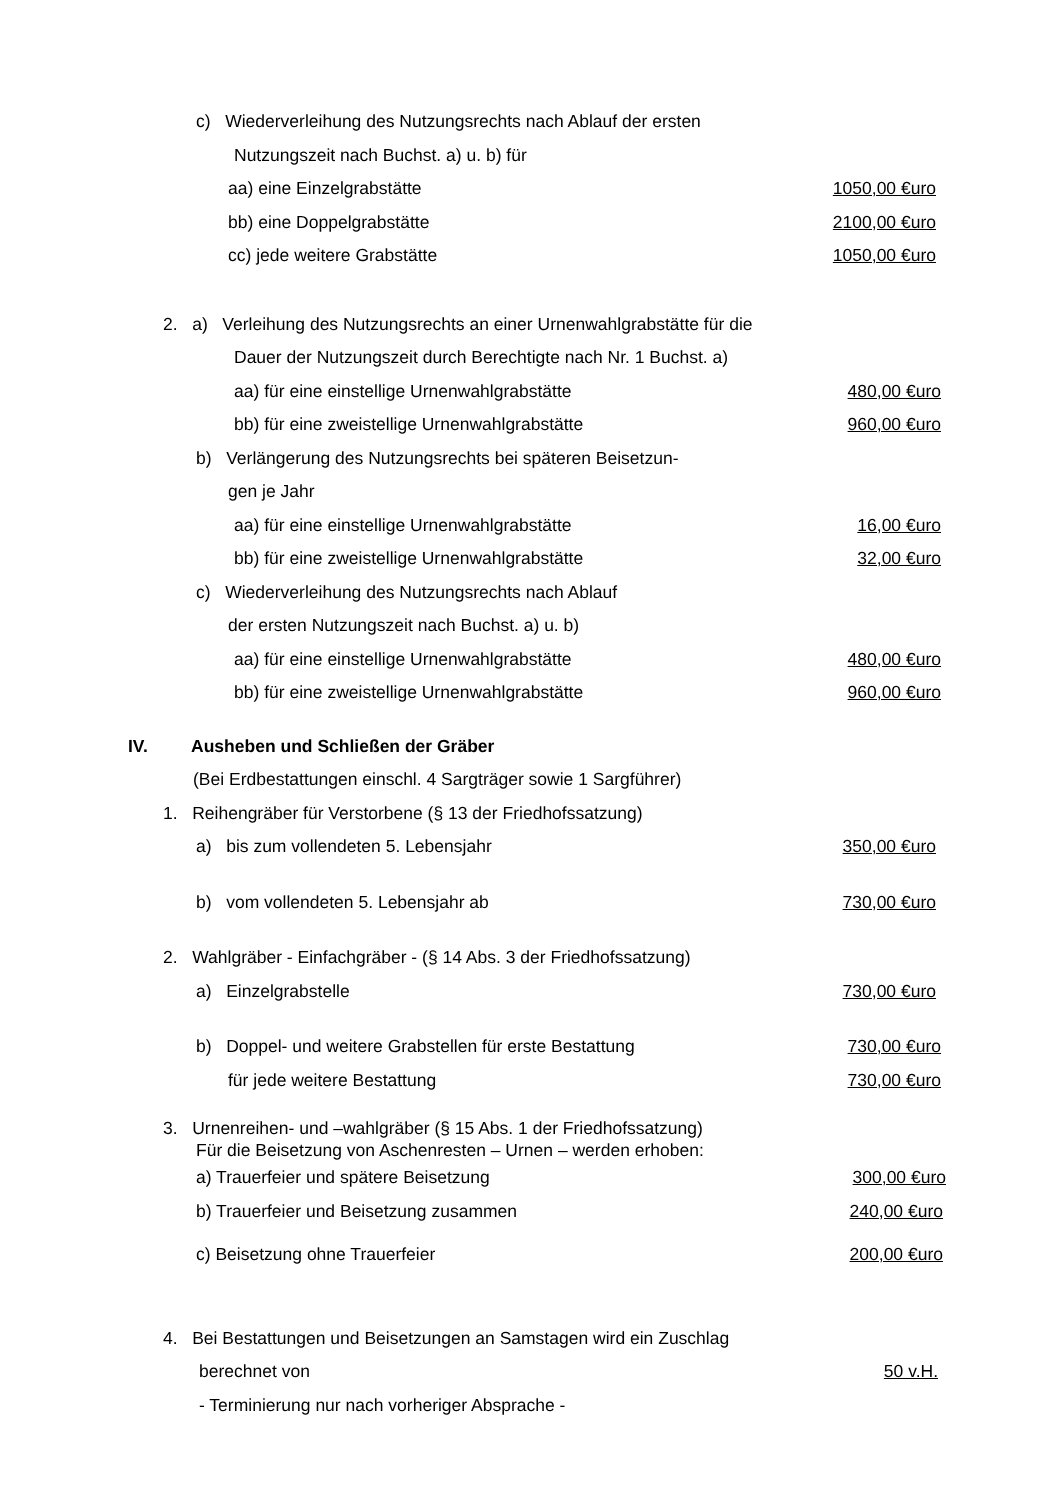c) Wiederverleihung des Nutzungsrechts nach Ablauf der ersten
Nutzungszeit nach Buchst. a) u. b) für
aa) eine Einzelgrabstätte 1050,00 €uro
bb) eine Doppelgrabstätte 2100,00 €uro
cc) jede weitere Grabstätte 1050,00 €uro
2. a) Verleihung des Nutzungsrechts an einer Urnenwahlgrabstätte für die
Dauer der Nutzungszeit durch Berechtigte nach Nr. 1 Buchst. a)
aa) für eine einstellige Urnenwahlgrabstätte 480,00 €uro
bb) für eine zweistellige Urnenwahlgrabstätte 960,00 €uro
b) Verlängerung des Nutzungsrechts bei späteren Beisetzun-
gen je Jahr
aa) für eine einstellige Urnenwahlgrabstätte 16,00 €uro
bb) für eine zweistellige Urnenwahlgrabstätte 32,00 €uro
c) Wiederverleihung des Nutzungsrechts nach Ablauf
der ersten Nutzungszeit nach Buchst. a) u. b)
aa) für eine einstellige Urnenwahlgrabstätte 480,00 €uro
bb) für eine zweistellige Urnenwahlgrabstätte 960,00 €uro
IV. Ausheben und Schließen der Gräber
(Bei Erdbestattungen einschl. 4 Sargträger sowie 1 Sargführer)
1. Reihengräber für Verstorbene (§ 13 der Friedhofssatzung)
a) bis zum vollendeten 5. Lebensjahr 350,00 €uro
b) vom vollendeten 5. Lebensjahr ab 730,00 €uro
2. Wahlgräber - Einfachgräber - (§ 14 Abs. 3 der Friedhofssatzung)
a) Einzelgrabstelle 730,00 €uro
b) Doppel- und weitere Grabstellen für erste Bestattung 730,00 €uro
für jede weitere Bestattung 730,00 €uro
3. Urnenreihen- und –wahlgräber (§ 15 Abs. 1 der Friedhofssatzung)
Für die Beisetzung von Aschenresten – Urnen – werden erhoben:
a) Trauerfeier und spätere Beisetzung 300,00 €uro
b) Trauerfeier und Beisetzung zusammen 240,00 €uro
c) Beisetzung ohne Trauerfeier 200,00 €uro
4. Bei Bestattungen und Beisetzungen an Samstagen wird ein Zuschlag
berechnet von 50 v.H.
- Terminierung nur nach vorheriger Absprache -